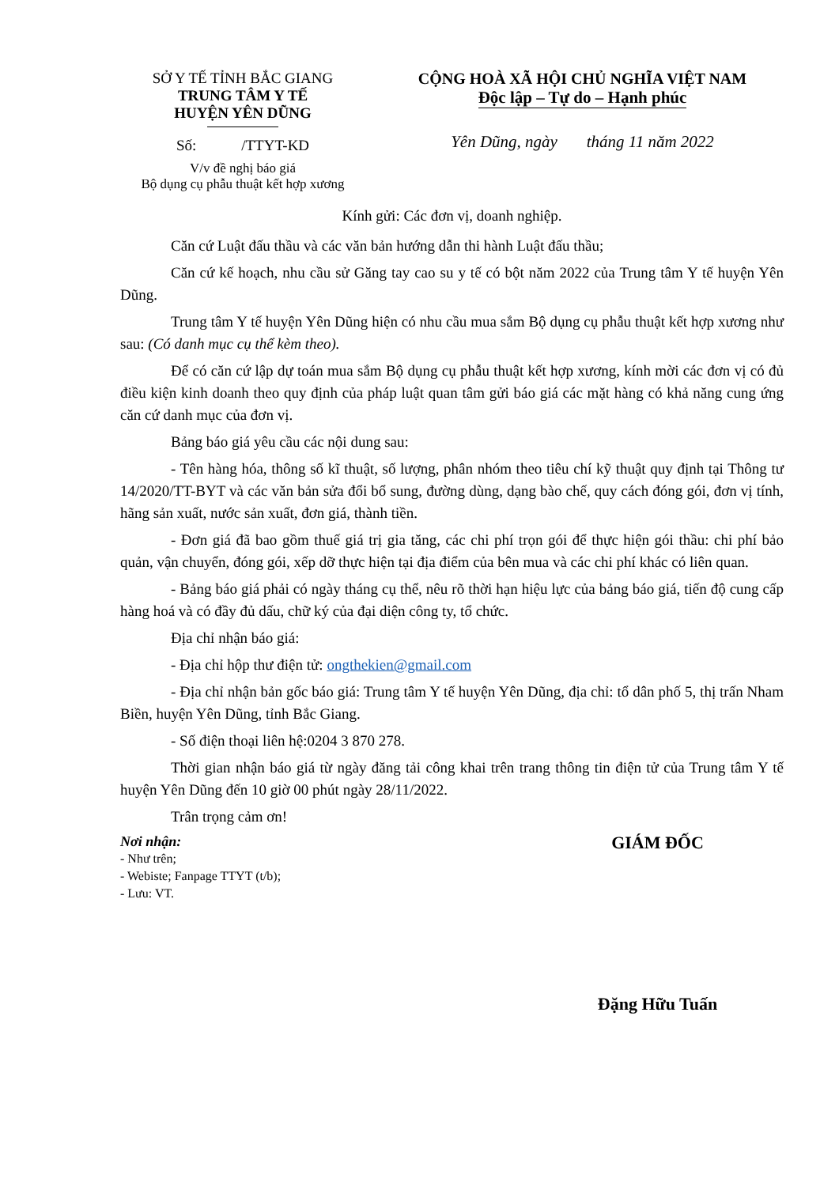SỞ Y TẾ TỈNH BẮC GIANG
TRUNG TÂM Y TẾ
HUYỆN YÊN DŨNG
Số: /TTYT-KD
V/v đề nghị báo giá
Bộ dụng cụ phẫu thuật kết hợp xương
CỘNG HOÀ XÃ HỘI CHỦ NGHĨA VIỆT NAM
Độc lập – Tự do – Hạnh phúc
Yên Dũng, ngày tháng 11 năm 2022
Kính gửi: Các đơn vị, doanh nghiệp.
Căn cứ Luật đấu thầu và các văn bản hướng dẫn thi hành Luật đấu thầu;
Căn cứ kế hoạch, nhu cầu sử Găng tay cao su y tế có bột năm 2022 của Trung tâm Y tế huyện Yên Dũng.
Trung tâm Y tế huyện Yên Dũng hiện có nhu cầu mua sắm Bộ dụng cụ phẫu thuật kết hợp xương như sau: (Có danh mục cụ thể kèm theo).
Để có căn cứ lập dự toán mua sắm Bộ dụng cụ phẫu thuật kết hợp xương, kính mời các đơn vị có đủ điều kiện kinh doanh theo quy định của pháp luật quan tâm gửi báo giá các mặt hàng có khả năng cung ứng căn cứ danh mục của đơn vị.
Bảng báo giá yêu cầu các nội dung sau:
- Tên hàng hóa, thông số kĩ thuật, số lượng, phân nhóm theo tiêu chí kỹ thuật quy định tại Thông tư 14/2020/TT-BYT và các văn bản sửa đổi bổ sung, đường dùng, dạng bào chế, quy cách đóng gói, đơn vị tính, hãng sản xuất, nước sản xuất, đơn giá, thành tiền.
- Đơn giá đã bao gồm thuế giá trị gia tăng, các chi phí trọn gói để thực hiện gói thầu: chi phí bảo quản, vận chuyển, đóng gói, xếp dỡ thực hiện tại địa điểm của bên mua và các chi phí khác có liên quan.
- Bảng báo giá phải có ngày tháng cụ thể, nêu rõ thời hạn hiệu lực của bảng báo giá, tiến độ cung cấp hàng hoá và có đầy đủ dấu, chữ ký của đại diện công ty, tổ chức.
Địa chỉ nhận báo giá:
- Địa chỉ hộp thư điện tử: ongthekien@gmail.com
- Địa chỉ nhận bản gốc báo giá: Trung tâm Y tế huyện Yên Dũng, địa chỉ: tổ dân phố 5, thị trấn Nham Biền, huyện Yên Dũng, tỉnh Bắc Giang.
- Số điện thoại liên hệ:0204 3 870 278.
Thời gian nhận báo giá từ ngày đăng tải công khai trên trang thông tin điện tử của Trung tâm Y tế huyện Yên Dũng đến 10 giờ 00 phút ngày 28/11/2022.
Trân trọng cảm ơn!
Nơi nhận:
- Như trên;
- Webiste; Fanpage TTYT (t/b);
- Lưu: VT.
GIÁM ĐỐC
Đặng Hữu Tuấn